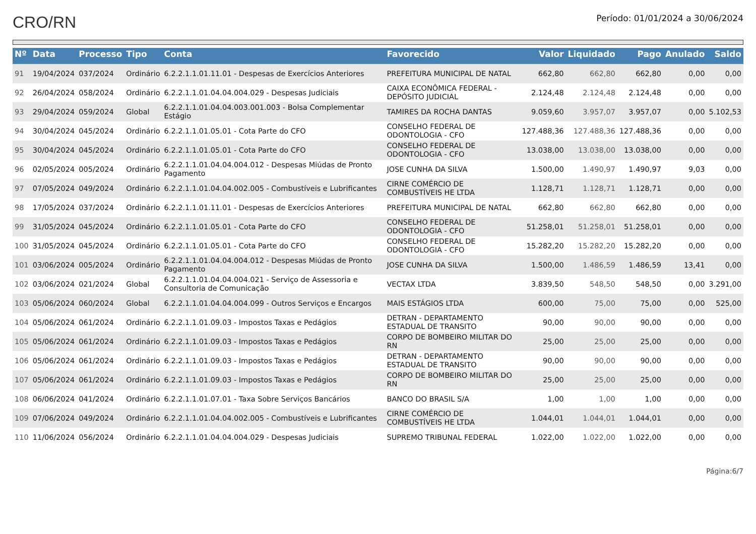CRO/RN
Período: 01/01/2024 a 30/06/2024
| Nº | Data | Processo | Tipo | Conta | Favorecido | Valor | Liquidado | Pago | Anulado | Saldo |
| --- | --- | --- | --- | --- | --- | --- | --- | --- | --- | --- |
| 91 | 19/04/2024 | 037/2024 | Ordinário | 6.2.2.1.1.01.11.01 - Despesas de Exercícios Anteriores | PREFEITURA MUNICIPAL DE NATAL | 662,80 | 662,80 | 662,80 | 0,00 | 0,00 |
| 92 | 26/04/2024 | 058/2024 | Ordinário | 6.2.2.1.1.01.04.04.004.029 - Despesas Judiciais | CAIXA ECONÔMICA FEDERAL - DEPÓSITO JUDICIAL | 2.124,48 | 2.124,48 | 2.124,48 | 0,00 | 0,00 |
| 93 | 29/04/2024 | 059/2024 | Global | 6.2.2.1.1.01.04.04.003.001.003 - Bolsa Complementar Estágio | TAMIRES DA ROCHA DANTAS | 9.059,60 | 3.957,07 | 3.957,07 | 0,00 | 5.102,53 |
| 94 | 30/04/2024 | 045/2024 | Ordinário | 6.2.2.1.1.01.05.01 - Cota Parte do CFO | CONSELHO FEDERAL DE ODONTOLOGIA - CFO | 127.488,36 | 127.488,36 | 127.488,36 | 0,00 | 0,00 |
| 95 | 30/04/2024 | 045/2024 | Ordinário | 6.2.2.1.1.01.05.01 - Cota Parte do CFO | CONSELHO FEDERAL DE ODONTOLOGIA - CFO | 13.038,00 | 13.038,00 | 13.038,00 | 0,00 | 0,00 |
| 96 | 02/05/2024 | 005/2024 | Ordinário | 6.2.2.1.1.01.04.04.004.012 - Despesas Miúdas de Pronto Pagamento | JOSE CUNHA DA SILVA | 1.500,00 | 1.490,97 | 1.490,97 | 9,03 | 0,00 |
| 97 | 07/05/2024 | 049/2024 | Ordinário | 6.2.2.1.1.01.04.04.002.005 - Combustíveis e Lubrificantes | CIRNE COMÉRCIO DE COMBUSTÍVEIS HE LTDA | 1.128,71 | 1.128,71 | 1.128,71 | 0,00 | 0,00 |
| 98 | 17/05/2024 | 037/2024 | Ordinário | 6.2.2.1.1.01.11.01 - Despesas de Exercícios Anteriores | PREFEITURA MUNICIPAL DE NATAL | 662,80 | 662,80 | 662,80 | 0,00 | 0,00 |
| 99 | 31/05/2024 | 045/2024 | Ordinário | 6.2.2.1.1.01.05.01 - Cota Parte do CFO | CONSELHO FEDERAL DE ODONTOLOGIA - CFO | 51.258,01 | 51.258,01 | 51.258,01 | 0,00 | 0,00 |
| 100 | 31/05/2024 | 045/2024 | Ordinário | 6.2.2.1.1.01.05.01 - Cota Parte do CFO | CONSELHO FEDERAL DE ODONTOLOGIA - CFO | 15.282,20 | 15.282,20 | 15.282,20 | 0,00 | 0,00 |
| 101 | 03/06/2024 | 005/2024 | Ordinário | 6.2.2.1.1.01.04.04.004.012 - Despesas Miúdas de Pronto Pagamento | JOSE CUNHA DA SILVA | 1.500,00 | 1.486,59 | 1.486,59 | 13,41 | 0,00 |
| 102 | 03/06/2024 | 021/2024 | Global | 6.2.2.1.1.01.04.04.004.021 - Serviço de Assessoria e Consultoria de Comunicação | VECTAX LTDA | 3.839,50 | 548,50 | 548,50 | 0,00 | 3.291,00 |
| 103 | 05/06/2024 | 060/2024 | Global | 6.2.2.1.1.01.04.04.004.099 - Outros Serviços e Encargos | MAIS ESTÁGIOS LTDA | 600,00 | 75,00 | 75,00 | 0,00 | 525,00 |
| 104 | 05/06/2024 | 061/2024 | Ordinário | 6.2.2.1.1.01.09.03 - Impostos Taxas e Pedágios | DETRAN - DEPARTAMENTO ESTADUAL DE TRANSITO | 90,00 | 90,00 | 90,00 | 0,00 | 0,00 |
| 105 | 05/06/2024 | 061/2024 | Ordinário | 6.2.2.1.1.01.09.03 - Impostos Taxas e Pedágios | CORPO DE BOMBEIRO MILITAR DO RN | 25,00 | 25,00 | 25,00 | 0,00 | 0,00 |
| 106 | 05/06/2024 | 061/2024 | Ordinário | 6.2.2.1.1.01.09.03 - Impostos Taxas e Pedágios | DETRAN - DEPARTAMENTO ESTADUAL DE TRANSITO | 90,00 | 90,00 | 90,00 | 0,00 | 0,00 |
| 107 | 05/06/2024 | 061/2024 | Ordinário | 6.2.2.1.1.01.09.03 - Impostos Taxas e Pedágios | CORPO DE BOMBEIRO MILITAR DO RN | 25,00 | 25,00 | 25,00 | 0,00 | 0,00 |
| 108 | 06/06/2024 | 041/2024 | Ordinário | 6.2.2.1.1.01.07.01 - Taxa Sobre Serviços Bancários | BANCO DO BRASIL S/A | 1,00 | 1,00 | 1,00 | 0,00 | 0,00 |
| 109 | 07/06/2024 | 049/2024 | Ordinário | 6.2.2.1.1.01.04.04.002.005 - Combustíveis e Lubrificantes | CIRNE COMÉRCIO DE COMBUSTÍVEIS HE LTDA | 1.044,01 | 1.044,01 | 1.044,01 | 0,00 | 0,00 |
| 110 | 11/06/2024 | 056/2024 | Ordinário | 6.2.2.1.1.01.04.04.004.029 - Despesas Judiciais | SUPREMO TRIBUNAL FEDERAL | 1.022,00 | 1.022,00 | 1.022,00 | 0,00 | 0,00 |
Página:6/7